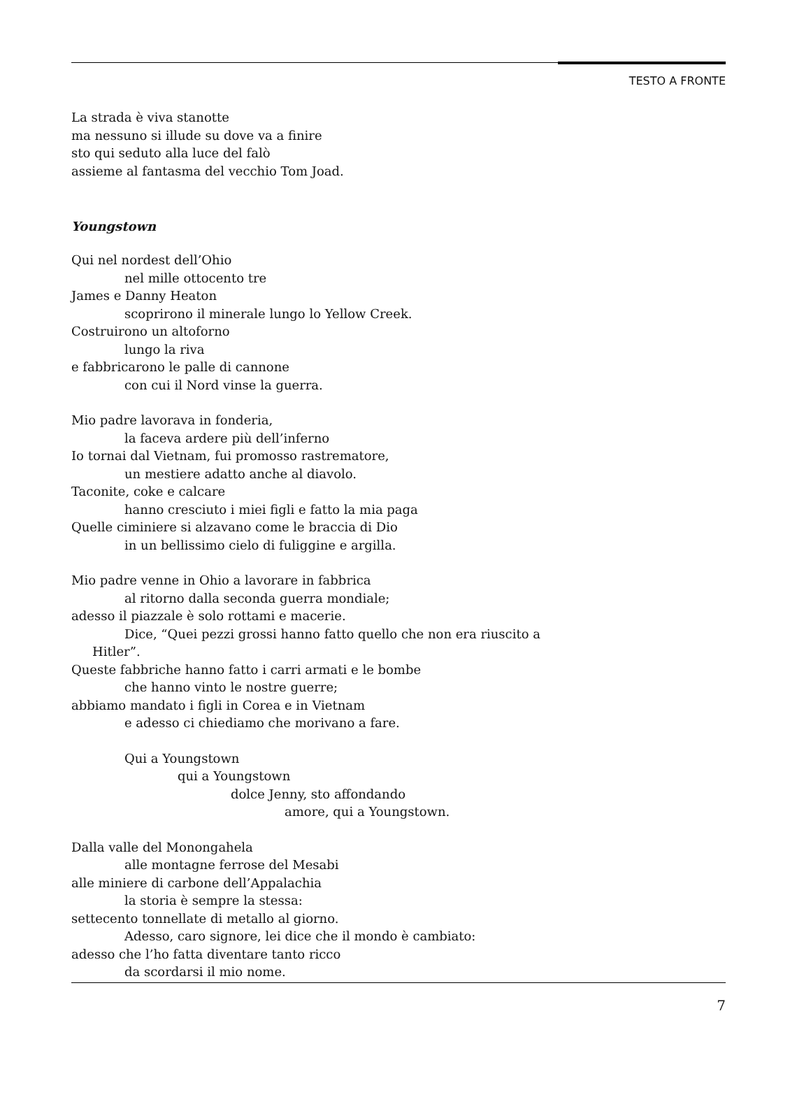TESTO A FRONTE
La strada è viva stanotte
ma nessuno si illude su dove va a finire
sto qui seduto alla luce del falò
assieme al fantasma del vecchio Tom Joad.
Youngstown
Qui nel nordest dell’Ohio
nel mille ottocento tre
James e Danny Heaton
scoprirono il minerale lungo lo Yellow Creek.
Costruirono un altoforno
lungo la riva
e fabbricarono le palle di cannone
con cui il Nord vinse la guerra.
Mio padre lavorava in fonderia,
la faceva ardere più dell’inferno
Io tornai dal Vietnam, fui promosso rastrematore,
un mestiere adatto anche al diavolo.
Taconite, coke e calcare
hanno cresciuto i miei figli e fatto la mia paga
Quelle ciminiere si alzavano come le braccia di Dio
in un bellissimo cielo di fuliggine e argilla.
Mio padre venne in Ohio a lavorare in fabbrica
al ritorno dalla seconda guerra mondiale;
adesso il piazzale è solo rottami e macerie.
Dice, “Quei pezzi grossi hanno fatto quello che non era riuscito a
Hitler”.
Queste fabbriche hanno fatto i carri armati e le bombe
che hanno vinto le nostre guerre;
abbiamo mandato i figli in Corea e in Vietnam
e adesso ci chiediamo che morivano a fare.
Qui a Youngstown
qui a Youngstown
dolce Jenny, sto affondando
amore, qui a Youngstown.
Dalla valle del Monongahela
alle montagne ferrose del Mesabi
alle miniere di carbone dell’Appalachia
la storia è sempre la stessa:
settecento tonnellate di metallo al giorno.
Adesso, caro signore, lei dice che il mondo è cambiato:
adesso che l’ho fatta diventare tanto ricco
da scordarsi il mio nome.
7